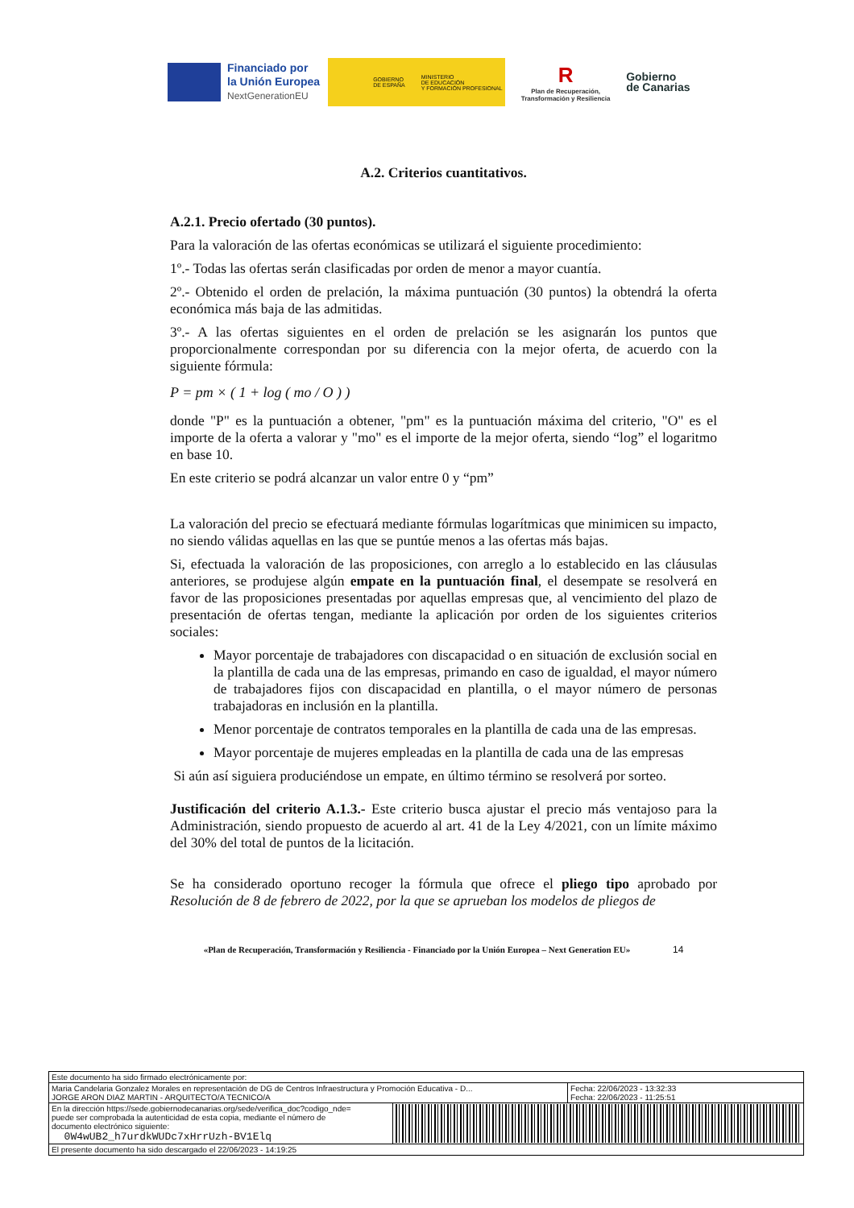Financiado por
la Unión Europea
NextGenerationEU
GOBIERNO
DE ESPAÑA MINISTERIO
DE EDUCACIÓN
Y FORMACIÓN PROFESIONAL
R
Plan de Recuperación,
Transformación y Resiliencia
Gobierno
de Canarias
A.2. Criterios cuantitativos.
A.2.1. Precio ofertado (30 puntos).
Para la valoración de las ofertas económicas se utilizará el siguiente procedimiento:
1º.- Todas las ofertas serán clasificadas por orden de menor a mayor cuantía.
2º.- Obtenido el orden de prelación, la máxima puntuación (30 puntos) la obtendrá la oferta económica más baja de las admitidas.
3º.- A las ofertas siguientes en el orden de prelación se les asignarán los puntos que proporcionalmente correspondan por su diferencia con la mejor oferta, de acuerdo con la siguiente fórmula:
P = pm × ( 1 + log ( mo / O ) )
donde "P" es la puntuación a obtener, "pm" es la puntuación máxima del criterio, "O" es el importe de la oferta a valorar y "mo" es el importe de la mejor oferta, siendo “log” el logaritmo en base 10.
En este criterio se podrá alcanzar un valor entre 0 y “pm”
La valoración del precio se efectuará mediante fórmulas logarítmicas que minimicen su impacto, no siendo válidas aquellas en las que se puntúe menos a las ofertas más bajas.
Si, efectuada la valoración de las proposiciones, con arreglo a lo establecido en las cláusulas anteriores, se produjese algún empate en la puntuación final, el desempate se resolverá en favor de las proposiciones presentadas por aquellas empresas que, al vencimiento del plazo de presentación de ofertas tengan, mediante la aplicación por orden de los siguientes criterios sociales:
Mayor porcentaje de trabajadores con discapacidad o en situación de exclusión social en la plantilla de cada una de las empresas, primando en caso de igualdad, el mayor número de trabajadores fijos con discapacidad en plantilla, o el mayor número de personas trabajadoras en inclusión en la plantilla.
Menor porcentaje de contratos temporales en la plantilla de cada una de las empresas.
Mayor porcentaje de mujeres empleadas en la plantilla de cada una de las empresas
Si aún así siguiera produciéndose un empate, en último término se resolverá por sorteo.
Justificación del criterio A.1.3.- Este criterio busca ajustar el precio más ventajoso para la Administración, siendo propuesto de acuerdo al art. 41 de la Ley 4/2021, con un límite máximo del 30% del total de puntos de la licitación.
Se ha considerado oportuno recoger la fórmula que ofrece el pliego tipo aprobado por Resolución de 8 de febrero de 2022, por la que se aprueban los modelos de pliegos de
«Plan de Recuperación, Transformación y Resiliencia - Financiado por la Unión Europea – Next Generation EU» 14
| Este documento ha sido firmado electrónicamente por: | | |
| Maria Candelaria Gonzalez Morales en representación de DG de Centros Infraestructura y Promoción Educativa - D... JORGE ARON DIAZ MARTIN - ARQUITECTO/A TECNICO/A | | Fecha: 22/06/2023 - 13:32:33 Fecha: 22/06/2023 - 11:25:51 |
| En la dirección https://sede.gobiernodecanarias.org/sede/verifica_doc?codigo_nde= puede ser comprobada la autenticidad de esta copia, mediante el número de documento electrónico siguiente: 0W4wUB2_h7urdkWUDc7xHrrUzh-BV1Elq | | |
| El presente documento ha sido descargado el 22/06/2023 - 14:19:25 | | |